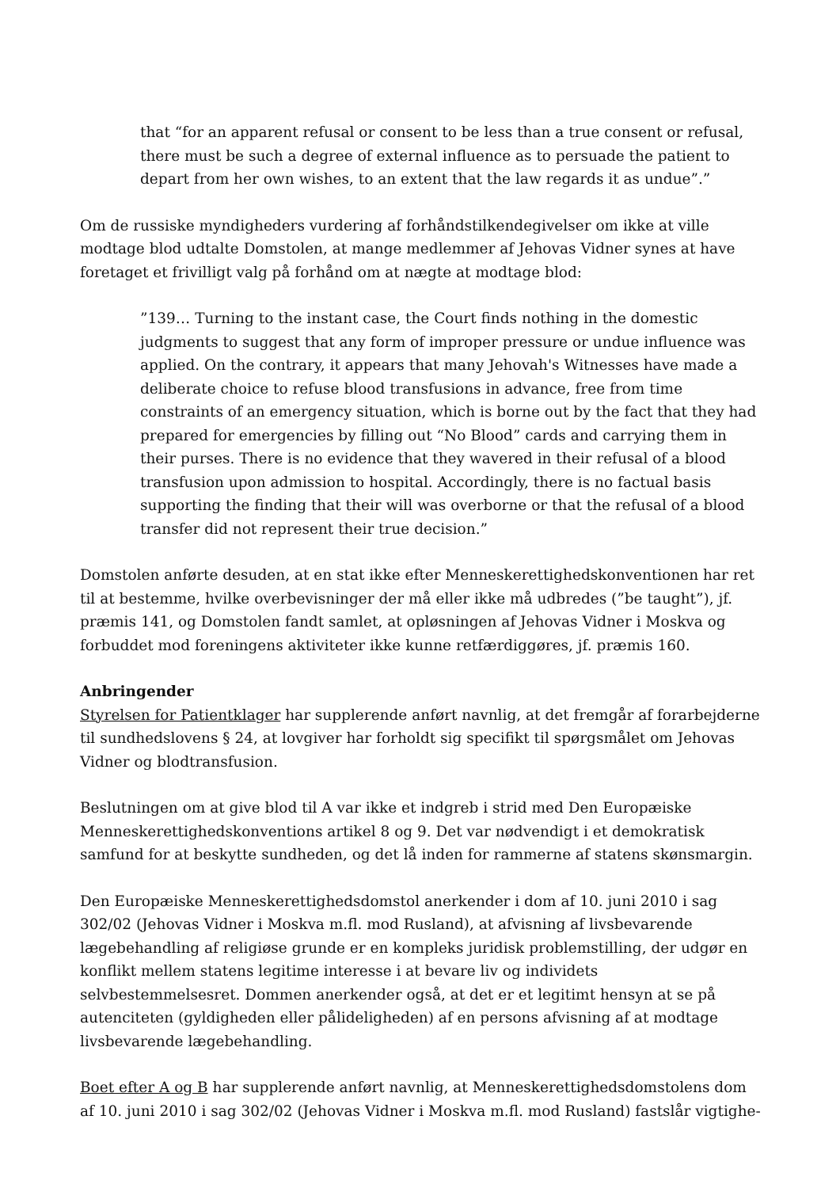that “for an apparent refusal or consent to be less than a true consent or refusal, there must be such a degree of external influence as to persuade the patient to depart from her own wishes, to an extent that the law regards it as undue”.”
Om de russiske myndigheders vurdering af forhåndstilkendegivelser om ikke at ville modtage blod udtalte Domstolen, at mange medlemmer af Jehovas Vidner synes at have foretaget et frivilligt valg på forhånd om at nægte at modtage blod:
”139… Turning to the instant case, the Court finds nothing in the domestic judgments to suggest that any form of improper pressure or undue influence was applied. On the contrary, it appears that many Jehovah's Witnesses have made a deliberate choice to refuse blood transfusions in advance, free from time constraints of an emergency situation, which is borne out by the fact that they had prepared for emergencies by filling out “No Blood” cards and carrying them in their purses. There is no evidence that they wavered in their refusal of a blood transfusion upon admission to hospital. Accordingly, there is no factual basis supporting the finding that their will was overborne or that the refusal of a blood transfer did not represent their true decision.”
Domstolen anførte desuden, at en stat ikke efter Menneskerettighedskonventionen har ret til at bestemme, hvilke overbevisninger der må eller ikke må udbredes (”be taught”), jf. præmis 141, og Domstolen fandt samlet, at opløsningen af Jehovas Vidner i Moskva og forbuddet mod foreningens aktiviteter ikke kunne retfærdiggøres, jf. præmis 160.
Anbringender
Styrelsen for Patientklager har supplerende anført navnlig, at det fremgår af forarbejderne til sundhedslovens § 24, at lovgiver har forholdt sig specifikt til spørgsmålet om Jehovas Vidner og blodtransfusion.
Beslutningen om at give blod til A var ikke et indgreb i strid med Den Europæiske Menneskerettighedskonventions artikel 8 og 9. Det var nødvendigt i et demokratisk samfund for at beskytte sundheden, og det lå inden for rammerne af statens skønsmargin.
Den Europæiske Menneskerettighedsdomstol anerkender i dom af 10. juni 2010 i sag 302/02 (Jehovas Vidner i Moskva m.fl. mod Rusland), at afvisning af livsbevarende lægebehandling af religiøse grunde er en kompleks juridisk problemstilling, der udgør en konflikt mellem statens legitime interesse i at bevare liv og individets selvbestemmelsesret. Dommen anerkender også, at det er et legitimt hensyn at se på autenciteten (gyldigheden eller pålideligheden) af en persons afvisning af at modtage livsbevarende lægebehandling.
Boet efter A og B har supplerende anført navnlig, at Menneskerettighedsdomstolens dom af 10. juni 2010 i sag 302/02 (Jehovas Vidner i Moskva m.fl. mod Rusland) fastslår vigtighe-